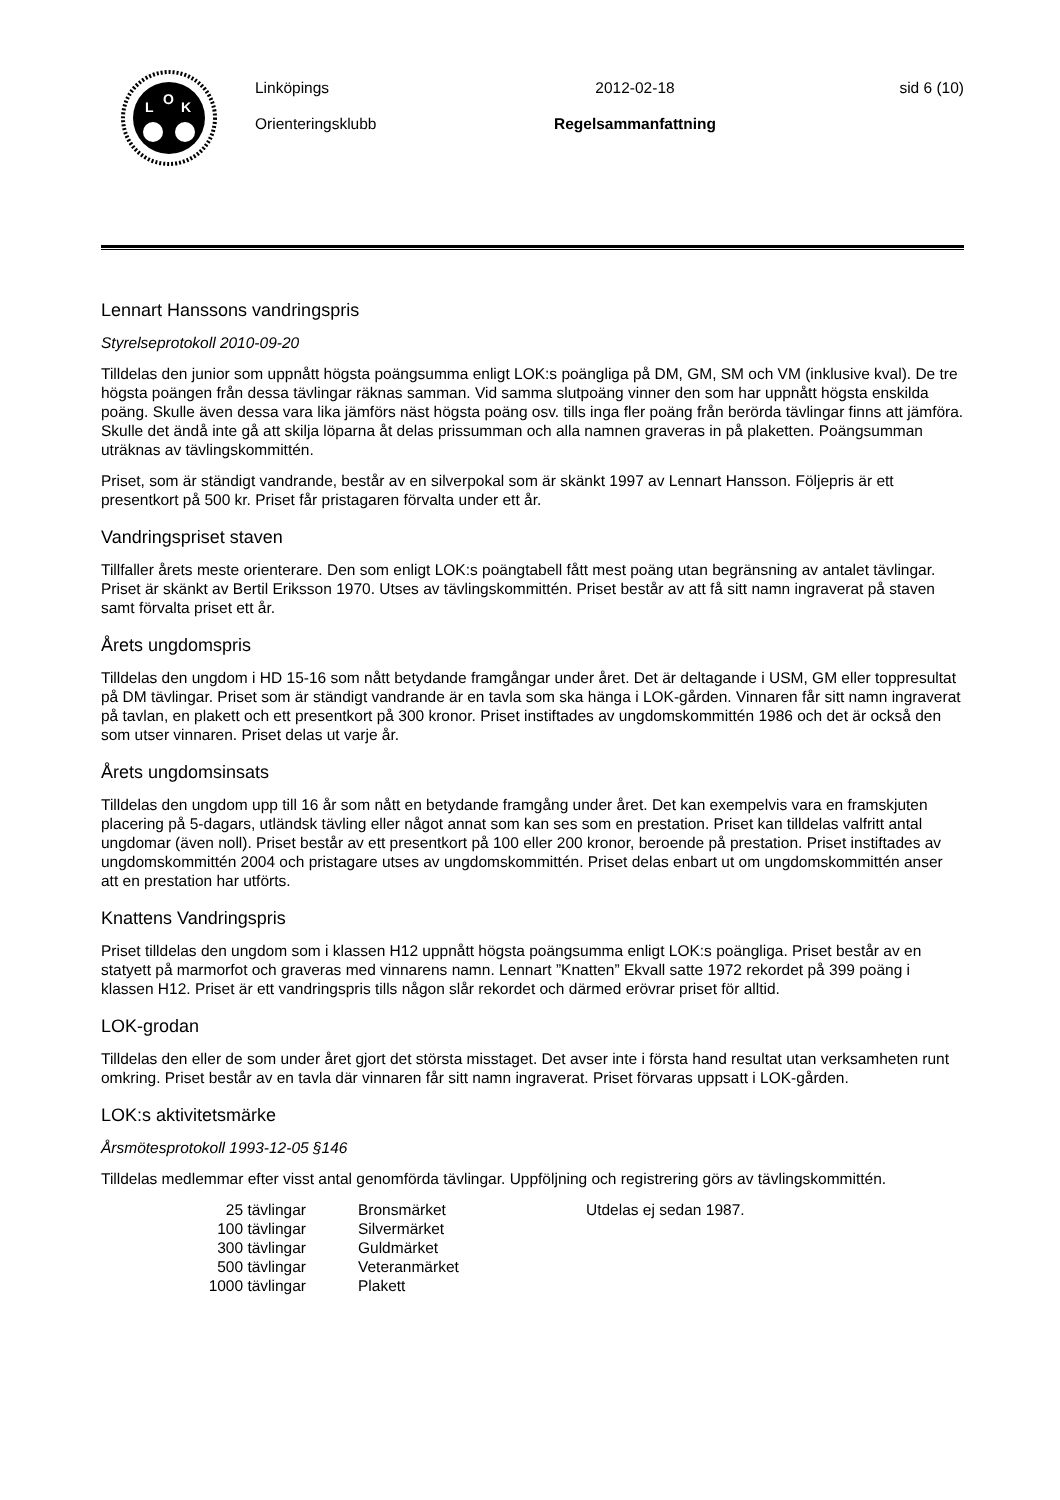L
O
K
Linköpings
Orienteringsklubb
2012-02-18
Regelsammanfattning
sid 6 (10)
Lennart Hanssons vandringspris
Styrelseprotokoll 2010-09-20
Tilldelas den junior som uppnått högsta poängsumma enligt LOK:s poängliga på DM, GM, SM och VM (inklusive kval). De tre högsta poängen från dessa tävlingar räknas samman. Vid samma slutpoäng vinner den som har uppnått högsta enskilda poäng. Skulle även dessa vara lika jämförs näst högsta poäng osv. tills inga fler poäng från berörda tävlingar finns att jämföra. Skulle det ändå inte gå att skilja löparna åt delas prissumman och alla namnen graveras in på plaketten. Poängsumman uträknas av tävlingskommittén.
Priset, som är ständigt vandrande, består av en silverpokal som är skänkt 1997 av Lennart Hansson. Följepris är ett presentkort på 500 kr. Priset får pristagaren förvalta under ett år.
Vandringspriset staven
Tillfaller årets meste orienterare. Den som enligt LOK:s poängtabell fått mest poäng utan begränsning av antalet tävlingar. Priset är skänkt av Bertil Eriksson 1970. Utses av tävlingskommittén. Priset består av att få sitt namn ingraverat på staven samt förvalta priset ett år.
Årets ungdomspris
Tilldelas den ungdom i HD 15-16 som nått betydande framgångar under året. Det är deltagande i USM, GM eller toppresultat på DM tävlingar. Priset som är ständigt vandrande är en tavla som ska hänga i LOK-gården. Vinnaren får sitt namn ingraverat på tavlan, en plakett och ett presentkort på 300 kronor. Priset instiftades av ungdomskommittén 1986 och det är också den som utser vinnaren. Priset delas ut varje år.
Årets ungdomsinsats
Tilldelas den ungdom upp till 16 år som nått en betydande framgång under året. Det kan exempelvis vara en framskjuten placering på 5-dagars, utländsk tävling eller något annat som kan ses som en prestation. Priset kan tilldelas valfritt antal ungdomar (även noll). Priset består av ett presentkort på 100 eller 200 kronor, beroende på prestation. Priset instiftades av ungdomskommittén 2004 och pristagare utses av ungdomskommittén. Priset delas enbart ut om ungdomskommittén anser att en prestation har utförts.
Knattens Vandringspris
Priset tilldelas den ungdom som i klassen H12 uppnått högsta poängsumma enligt LOK:s poängliga. Priset består av en statyett på marmorfot och graveras med vinnarens namn. Lennart ”Knatten” Ekvall satte 1972 rekordet på 399 poäng i klassen H12. Priset är ett vandringspris tills någon slår rekordet och därmed erövrar priset för alltid.
LOK-grodan
Tilldelas den eller de som under året gjort det största misstaget. Det avser inte i första hand resultat utan verksamheten runt omkring. Priset består av en tavla där vinnaren får sitt namn ingraverat. Priset förvaras uppsatt i LOK-gården.
LOK:s aktivitetsmärke
Årsmötesprotokoll 1993-12-05 §146
Tilldelas medlemmar efter visst antal genomförda tävlingar. Uppföljning och registrering görs av tävlingskommittén.
| 25 tävlingar | Bronsmärket | Utdelas ej sedan 1987. |
| 100 tävlingar | Silvermärket | |
| 300 tävlingar | Guldmärket | |
| 500 tävlingar | Veteranmärket | |
| 1000 tävlingar | Plakett | |